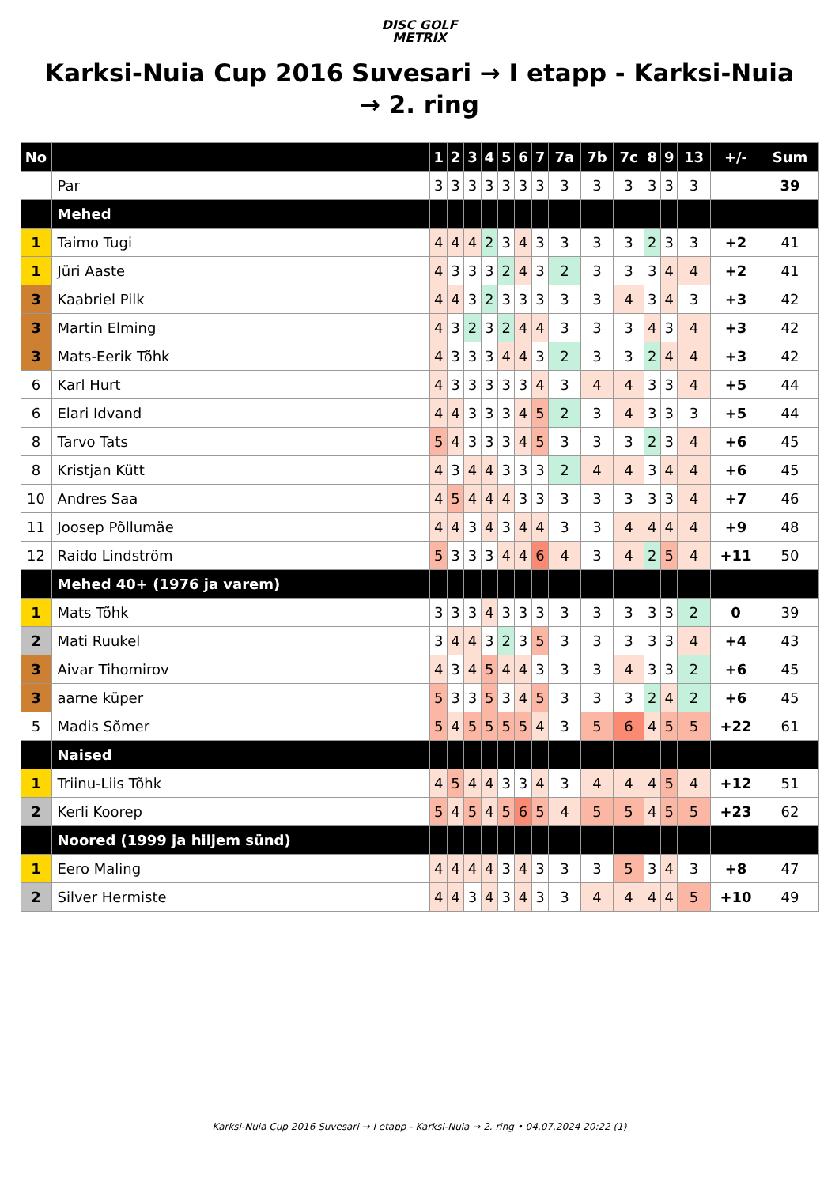DISC GOLF
METRIX
Karksi-Nuia Cup 2016 Suvesari → I etapp - Karksi-Nuia → 2. ring
| No | | 1 | 2 | 3 | 4 | 5 | 6 | 7 | 7a | 7b | 7c | 8 | 9 | 13 | +/- | Sum |
| --- | --- | --- | --- | --- | --- | --- | --- | --- | --- | --- | --- | --- | --- | --- | --- | --- |
| | Par | 3 | 3 | 3 | 3 | 3 | 3 | 3 | 3 | 3 | 3 | 3 | 3 | 3 | | 39 |
| | Mehed | | | | | | | | | | | | | | | |
| 1 | Taimo Tugi | 4 | 4 | 4 | 2 | 3 | 4 | 3 | 3 | 3 | 3 | 2 | 3 | 3 | +2 | 41 |
| 1 | Jüri Aaste | 4 | 3 | 3 | 3 | 2 | 4 | 3 | 2 | 3 | 3 | 3 | 4 | 4 | +2 | 41 |
| 3 | Kaabriel Pilk | 4 | 4 | 3 | 2 | 3 | 3 | 3 | 3 | 3 | 4 | 3 | 4 | 3 | +3 | 42 |
| 3 | Martin Elming | 4 | 3 | 2 | 3 | 2 | 4 | 4 | 3 | 3 | 3 | 4 | 3 | 4 | +3 | 42 |
| 3 | Mats-Eerik Tõhk | 4 | 3 | 3 | 3 | 4 | 4 | 3 | 2 | 3 | 3 | 2 | 4 | 4 | +3 | 42 |
| 6 | Karl Hurt | 4 | 3 | 3 | 3 | 3 | 3 | 4 | 3 | 4 | 4 | 3 | 3 | 4 | +5 | 44 |
| 6 | Elari Idvand | 4 | 4 | 3 | 3 | 3 | 4 | 5 | 2 | 3 | 4 | 3 | 3 | 3 | +5 | 44 |
| 8 | Tarvo Tats | 5 | 4 | 3 | 3 | 3 | 4 | 5 | 3 | 3 | 3 | 2 | 3 | 4 | +6 | 45 |
| 8 | Kristjan Kütt | 4 | 3 | 4 | 4 | 3 | 3 | 3 | 2 | 4 | 4 | 3 | 4 | 4 | +6 | 45 |
| 10 | Andres Saa | 4 | 5 | 4 | 4 | 4 | 3 | 3 | 3 | 3 | 3 | 3 | 3 | 4 | +7 | 46 |
| 11 | Joosep Põllumäe | 4 | 4 | 3 | 4 | 3 | 4 | 4 | 3 | 3 | 4 | 4 | 4 | 4 | +9 | 48 |
| 12 | Raido Lindström | 5 | 3 | 3 | 3 | 4 | 4 | 6 | 4 | 3 | 4 | 2 | 5 | 4 | +11 | 50 |
| | Mehed 40+ (1976 ja varem) | | | | | | | | | | | | | | | |
| 1 | Mats Tõhk | 3 | 3 | 3 | 4 | 3 | 3 | 3 | 3 | 3 | 3 | 3 | 3 | 2 | 0 | 39 |
| 2 | Mati Ruukel | 3 | 4 | 4 | 3 | 2 | 3 | 5 | 3 | 3 | 3 | 3 | 3 | 4 | +4 | 43 |
| 3 | Aivar Tihomirov | 4 | 3 | 4 | 5 | 4 | 4 | 3 | 3 | 3 | 4 | 3 | 3 | 2 | +6 | 45 |
| 3 | aarne küper | 5 | 3 | 3 | 5 | 3 | 4 | 5 | 3 | 3 | 3 | 2 | 4 | 2 | +6 | 45 |
| 5 | Madis Sõmer | 5 | 4 | 5 | 5 | 5 | 5 | 4 | 3 | 5 | 6 | 4 | 5 | 5 | +22 | 61 |
| | Naised | | | | | | | | | | | | | | | |
| 1 | Triinu-Liis Tõhk | 4 | 5 | 4 | 4 | 3 | 3 | 4 | 3 | 4 | 4 | 4 | 5 | 4 | +12 | 51 |
| 2 | Kerli Koorep | 5 | 4 | 5 | 4 | 5 | 6 | 5 | 4 | 5 | 5 | 4 | 5 | 5 | +23 | 62 |
| | Noored (1999 ja hiljem sünd) | | | | | | | | | | | | | | | |
| 1 | Eero Maling | 4 | 4 | 4 | 4 | 3 | 4 | 3 | 3 | 3 | 5 | 3 | 4 | 3 | +8 | 47 |
| 2 | Silver Hermiste | 4 | 4 | 3 | 4 | 3 | 4 | 3 | 3 | 4 | 4 | 4 | 4 | 5 | +10 | 49 |
Karksi-Nuia Cup 2016 Suvesari → I etapp - Karksi-Nuia → 2. ring • 04.07.2024 20:22 (1)